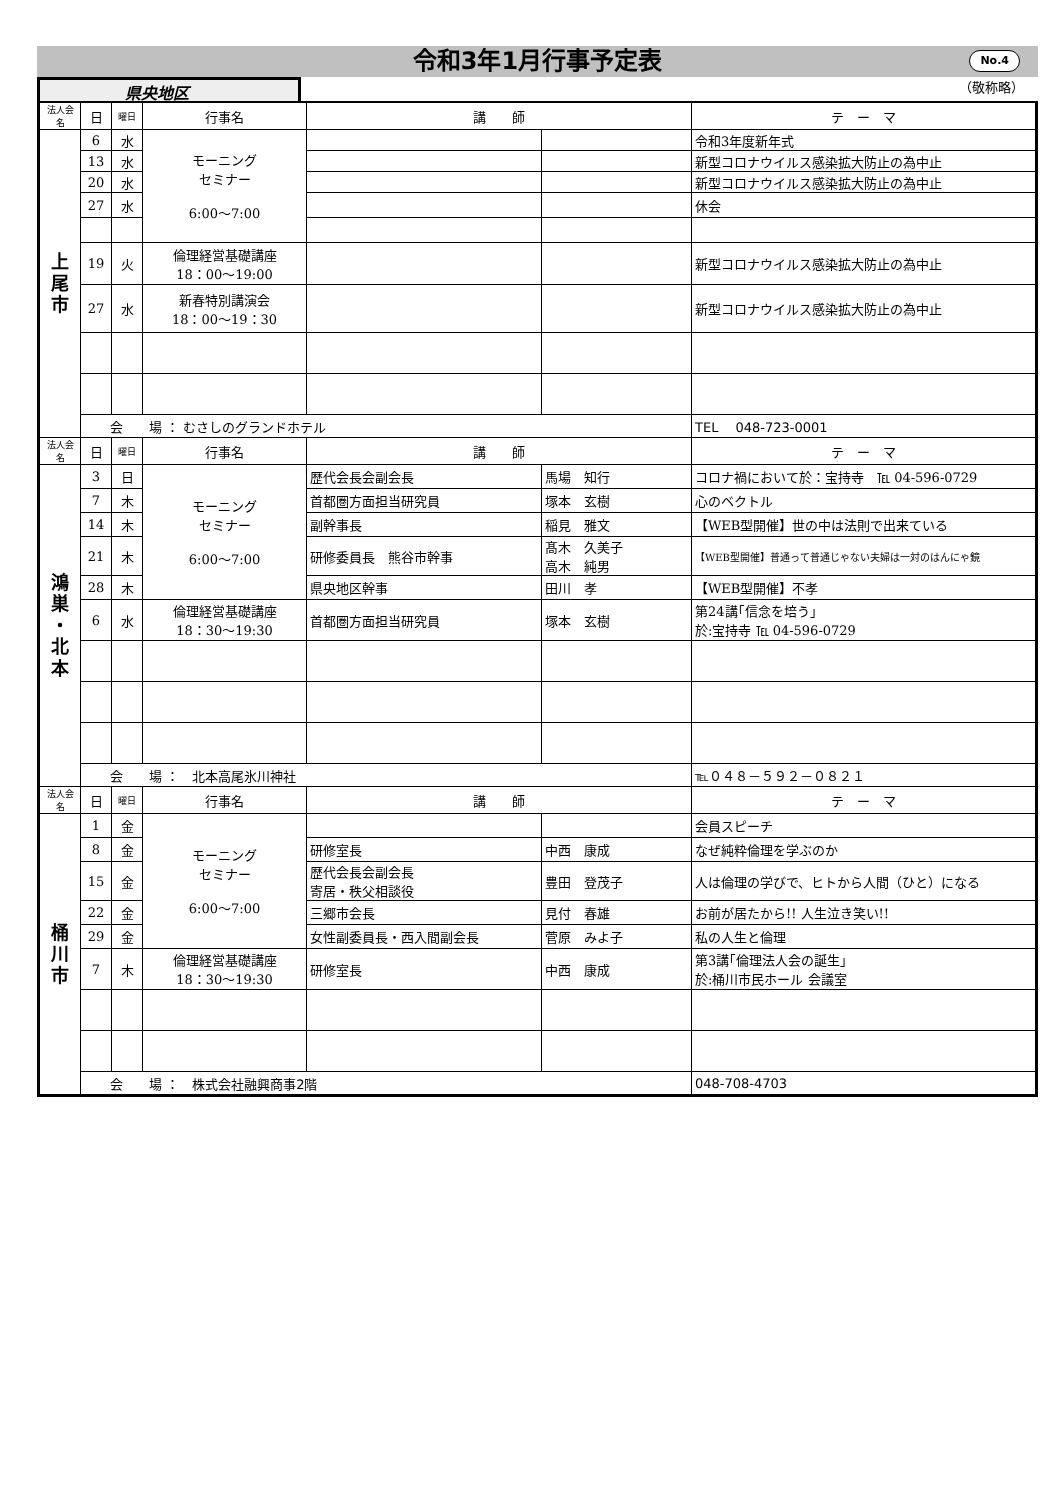令和3年1月行事予定表 No.4
県央地区
（敬称略）
| 法人会名 | 日 | 曜日 | 行事名 | 講 師 | | テ ー マ |
| --- | --- | --- | --- | --- | --- | --- |
| 上 尾 市 | 6 | 水 | モーニング セミナー 6:00〜7:00 | | | 令和3年度新年式 |
| | 13 | 水 | | | | 新型コロナウイルス感染拡大防止の為中止 |
| | 20 | 水 | | | | 新型コロナウイルス感染拡大防止の為中止 |
| | 27 | 水 | | | | 休会 |
| | 19 | 火 | 倫理経営基礎講座 18：00〜19:00 | | | 新型コロナウイルス感染拡大防止の為中止 |
| | 27 | 水 | 新春特別講演会 18：00〜19：30 | | | 新型コロナウイルス感染拡大防止の為中止 |
| | 会 場 ： むさしのグランドホテル | | | | | TEL 048-723-0001 |
| 法人会名 | 日 | 曜日 | 行事名 | 講 師 | | テ ー マ |
| 鴻 巣 ・ 北 本 | 3 | 日 | モーニング セミナー 6:00〜7:00 | 歴代会長会副会長 | 馬場 知行 | コロナ禍において於：宝持寺 ℡ 04-596-0729 |
| | 7 | 木 | | 首都圏方面担当研究員 | 塚本 玄樹 | 心のベクトル |
| | 14 | 木 | | 副幹事長 | 稲見 雅文 | 【WEB型開催】世の中は法則で出来ている |
| | 21 | 木 | | 研修委員長 熊谷市幹事 | 髙木 久美子 高木 純男 | 【WEB型開催】普通って普通じゃない夫婦は一対のはんにゃ鏡 |
| | 28 | 木 | | 県央地区幹事 | 田川 孝 | 【WEB型開催】不孝 |
| | 6 | 水 | 倫理経営基礎講座 18：30〜19:30 | 首都圏方面担当研究員 | 塚本 玄樹 | 第24講｢信念を培う｣ 於:宝持寺 ℡ 04-596-0729 |
| | 会 場 ： 北本高尾氷川神社 | | | | | ℡０４８－５９２－０８２１ |
| 法人会名 | 日 | 曜日 | 行事名 | 講 師 | | テ ー マ |
| 桶 川 市 | 1 | 金 | モーニング セミナー 6:00〜7:00 | | | 会員スピーチ |
| | 8 | 金 | | 研修室長 | 中西 康成 | なぜ純粋倫理を学ぶのか |
| | 15 | 金 | | 歴代会長会副会長 寄居・秩父相談役 | 豊田 登茂子 | 人は倫理の学びで、ヒトから人間（ひと）になる |
| | 22 | 金 | | 三郷市会長 | 見付 春雄 | お前が居たから!! 人生泣き笑い!! |
| | 29 | 金 | | 女性副委員長・西入間副会長 | 菅原 みよ子 | 私の人生と倫理 |
| | 7 | 木 | 倫理経営基礎講座 18：30〜19:30 | 研修室長 | 中西 康成 | 第3講｢倫理法人会の誕生｣ 於:桶川市民ホール 会議室 |
| | 会 場 ： 株式会社融興商事2階 | | | | | 048-708-4703 |